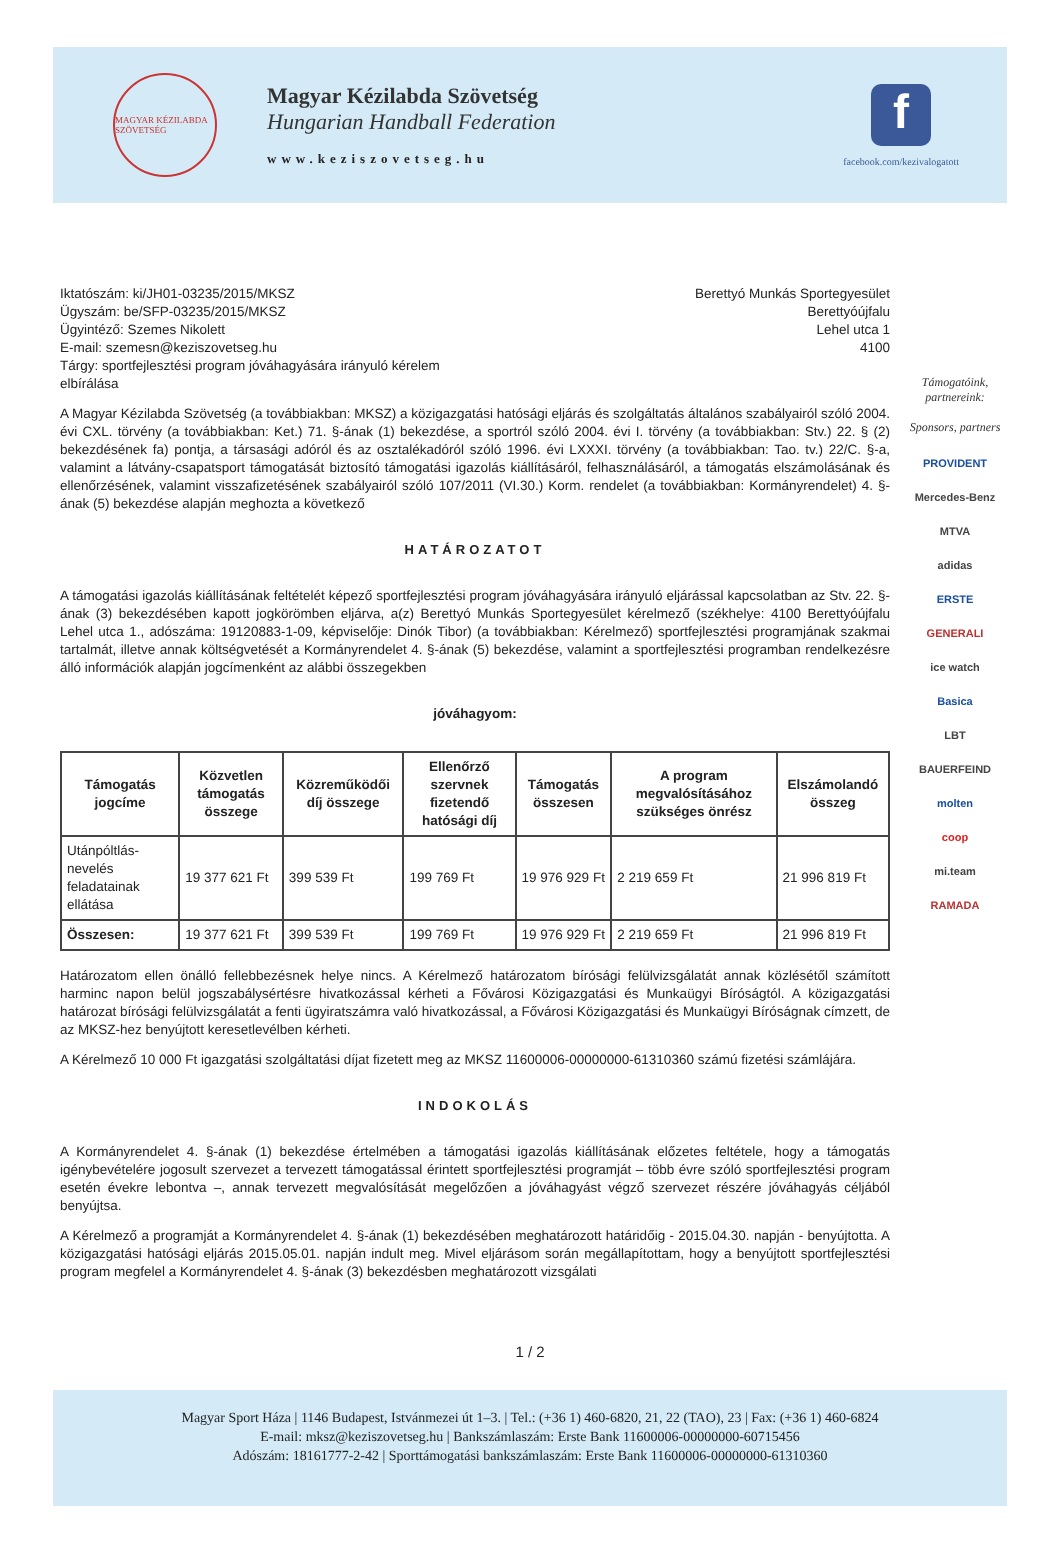MAGYAR KÉZILABDA SZÖVETSÉG
Magyar Kézilabda Szövetség
Hungarian Handball Federation
www.keziszovetseg.hu
f
facebook.com/kezivalogatott
Iktatószám: ki/JH01-03235/2015/MKSZ
Ügyszám: be/SFP-03235/2015/MKSZ
Ügyintéző: Szemes Nikolett
E-mail: szemesn@keziszovetseg.hu
Tárgy: sportfejlesztési program jóváhagyására irányuló kérelem
elbírálása
Berettyó Munkás Sportegyesület
Berettyóújfalu
Lehel utca 1
4100
A Magyar Kézilabda Szövetség (a továbbiakban: MKSZ) a közigazgatási hatósági eljárás és szolgáltatás általános szabályairól szóló 2004. évi CXL. törvény (a továbbiakban: Ket.) 71. §-ának (1) bekezdése, a sportról szóló 2004. évi I. törvény (a továbbiakban: Stv.) 22. § (2) bekezdésének fa) pontja, a társasági adóról és az osztalékadóról szóló 1996. évi LXXXI. törvény (a továbbiakban: Tao. tv.) 22/C. §-a, valamint a látvány-csapatsport támogatását biztosító támogatási igazolás kiállításáról, felhasználásáról, a támogatás elszámolásának és ellenőrzésének, valamint visszafizetésének szabályairól szóló 107/2011 (VI.30.) Korm. rendelet (a továbbiakban: Kormányrendelet) 4. §-ának (5) bekezdése alapján meghozta a következő
HATÁROZATOT
A támogatási igazolás kiállításának feltételét képező sportfejlesztési program jóváhagyására irányuló eljárással kapcsolatban az Stv. 22. §-ának (3) bekezdésében kapott jogkörömben eljárva, a(z) Berettyó Munkás Sportegyesület kérelmező (székhelye: 4100 Berettyóújfalu Lehel utca 1., adószáma: 19120883-1-09, képviselője: Dinók Tibor) (a továbbiakban: Kérelmező) sportfejlesztési programjának szakmai tartalmát, illetve annak költségvetését a Kormányrendelet 4. §-ának (5) bekezdése, valamint a sportfejlesztési programban rendelkezésre álló információk alapján jogcímenként az alábbi összegekben
jóváhagyom:
| Támogatás jogcíme | Közvetlen támogatás összege | Közreműködői díj összege | Ellenőrző szervnek fizetendő hatósági díj | Támogatás összesen | A program megvalósításához szükséges önrész | Elszámolandó összeg |
| --- | --- | --- | --- | --- | --- | --- |
| Utánpóltlás-nevelés feladatainak ellátása | 19 377 621 Ft | 399 539 Ft | 199 769 Ft | 19 976 929 Ft | 2 219 659 Ft | 21 996 819 Ft |
| Összesen: | 19 377 621 Ft | 399 539 Ft | 199 769 Ft | 19 976 929 Ft | 2 219 659 Ft | 21 996 819 Ft |
Határozatom ellen önálló fellebbezésnek helye nincs. A Kérelmező határozatom bírósági felülvizsgálatát annak közlésétől számított harminc napon belül jogszabálysértésre hivatkozással kérheti a Fővárosi Közigazgatási és Munkaügyi Bíróságtól. A közigazgatási határozat bírósági felülvizsgálatát a fenti ügyiratszámra való hivatkozással, a Fővárosi Közigazgatási és Munkaügyi Bíróságnak címzett, de az MKSZ-hez benyújtott keresetlevélben kérheti.
A Kérelmező 10 000 Ft igazgatási szolgáltatási díjat fizetett meg az MKSZ 11600006-00000000-61310360 számú fizetési számlájára.
INDOKOLÁS
A Kormányrendelet 4. §-ának (1) bekezdése értelmében a támogatási igazolás kiállításának előzetes feltétele, hogy a támogatás igénybevételére jogosult szervezet a tervezett támogatással érintett sportfejlesztési programját – több évre szóló sportfejlesztési program esetén évekre lebontva –, annak tervezett megvalósítását megelőzően a jóváhagyást végző szervezet részére jóváhagyás céljából benyújtsa.
A Kérelmező a programját a Kormányrendelet 4. §-ának (1) bekezdésében meghatározott határidőig - 2015.04.30. napján - benyújtotta. A közigazgatási hatósági eljárás 2015.05.01. napján indult meg. Mivel eljárásom során megállapítottam, hogy a benyújtott sportfejlesztési program megfelel a Kormányrendelet 4. §-ának (3) bekezdésben meghatározott vizsgálati
Támogatóink, partnereink:
Sponsors, partners
PROVIDENT
Mercedes-Benz
MTVA
adidas
ERSTE
GENERALI
ice watch
Basica
LBT
BAUERFEIND
molten
coop
mi.team
RAMADA
1 / 2
Magyar Sport Háza | 1146 Budapest, Istvánmezei út 1–3. | Tel.: (+36 1) 460-6820, 21, 22 (TAO), 23 | Fax: (+36 1) 460-6824
E-mail: mksz@keziszovetseg.hu | Bankszámlaszám: Erste Bank 11600006-00000000-60715456
Adószám: 18161777-2-42 | Sporttámogatási bankszámlaszám: Erste Bank 11600006-00000000-61310360